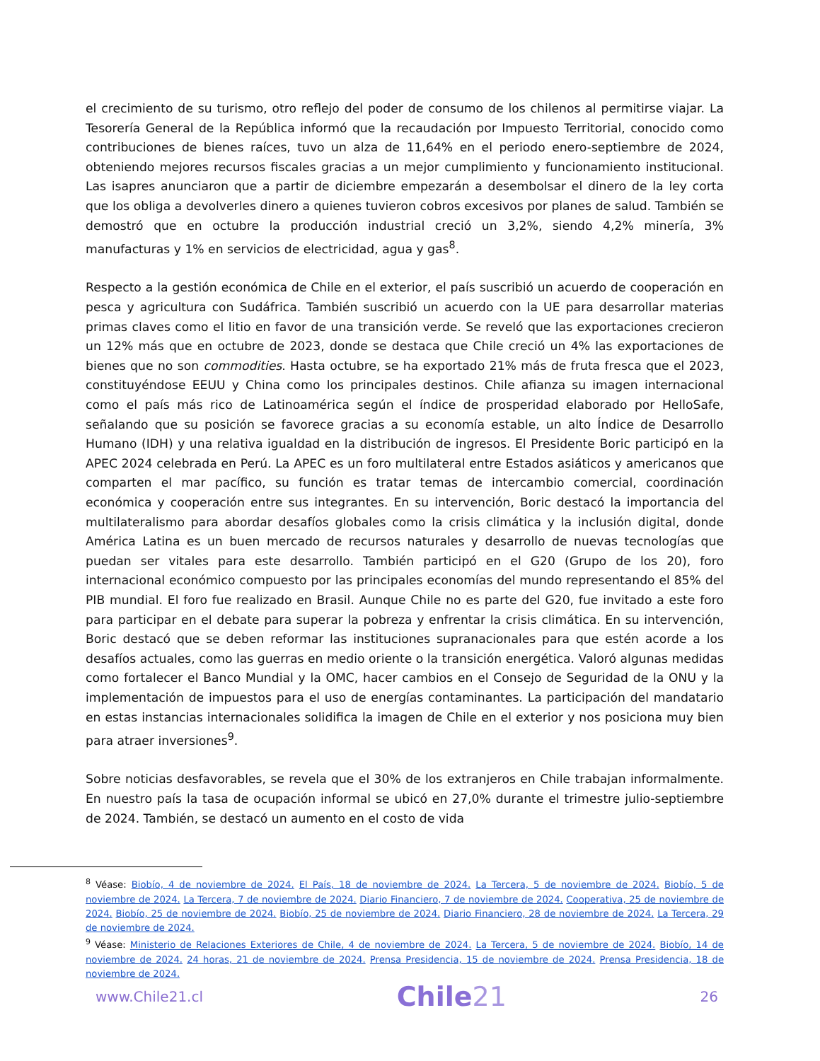el crecimiento de su turismo, otro reflejo del poder de consumo de los chilenos al permitirse viajar. La Tesorería General de la República informó que la recaudación por Impuesto Territorial, conocido como contribuciones de bienes raíces, tuvo un alza de 11,64% en el periodo enero-septiembre de 2024, obteniendo mejores recursos fiscales gracias a un mejor cumplimiento y funcionamiento institucional. Las isapres anunciaron que a partir de diciembre empezarán a desembolsar el dinero de la ley corta que los obliga a devolverles dinero a quienes tuvieron cobros excesivos por planes de salud. También se demostró que en octubre la producción industrial creció un 3,2%, siendo 4,2% minería, 3% manufacturas y 1% en servicios de electricidad, agua y gas<sup>8</sup>.
Respecto a la gestión económica de Chile en el exterior, el país suscribió un acuerdo de cooperación en pesca y agricultura con Sudáfrica. También suscribió un acuerdo con la UE para desarrollar materias primas claves como el litio en favor de una transición verde. Se reveló que las exportaciones crecieron un 12% más que en octubre de 2023, donde se destaca que Chile creció un 4% las exportaciones de bienes que no son commodities. Hasta octubre, se ha exportado 21% más de fruta fresca que el 2023, constituyéndose EEUU y China como los principales destinos. Chile afianza su imagen internacional como el país más rico de Latinoamérica según el índice de prosperidad elaborado por HelloSafe, señalando que su posición se favorece gracias a su economía estable, un alto Índice de Desarrollo Humano (IDH) y una relativa igualdad en la distribución de ingresos. El Presidente Boric participó en la APEC 2024 celebrada en Perú. La APEC es un foro multilateral entre Estados asiáticos y americanos que comparten el mar pacífico, su función es tratar temas de intercambio comercial, coordinación económica y cooperación entre sus integrantes. En su intervención, Boric destacó la importancia del multilateralismo para abordar desafíos globales como la crisis climática y la inclusión digital, donde América Latina es un buen mercado de recursos naturales y desarrollo de nuevas tecnologías que puedan ser vitales para este desarrollo. También participó en el G20 (Grupo de los 20), foro internacional económico compuesto por las principales economías del mundo representando el 85% del PIB mundial. El foro fue realizado en Brasil. Aunque Chile no es parte del G20, fue invitado a este foro para participar en el debate para superar la pobreza y enfrentar la crisis climática. En su intervención, Boric destacó que se deben reformar las instituciones supranacionales para que estén acorde a los desafíos actuales, como las guerras en medio oriente o la transición energética. Valoró algunas medidas como fortalecer el Banco Mundial y la OMC, hacer cambios en el Consejo de Seguridad de la ONU y la implementación de impuestos para el uso de energías contaminantes. La participación del mandatario en estas instancias internacionales solidifica la imagen de Chile en el exterior y nos posiciona muy bien para atraer inversiones<sup>9</sup>.
Sobre noticias desfavorables, se revela que el 30% de los extranjeros en Chile trabajan informalmente. En nuestro país la tasa de ocupación informal se ubicó en 27,0% durante el trimestre julio-septiembre de 2024. También, se destacó un aumento en el costo de vida
<sup>8</sup> Véase: Biobío, 4 de noviembre de 2024. El País, 18 de noviembre de 2024. La Tercera, 5 de noviembre de 2024. Biobío, 5 de noviembre de 2024. La Tercera, 7 de noviembre de 2024. Diario Financiero, 7 de noviembre de 2024. Cooperativa, 25 de noviembre de 2024. Biobío, 25 de noviembre de 2024. Biobío, 25 de noviembre de 2024. Diario Financiero, 28 de noviembre de 2024. La Tercera, 29 de noviembre de 2024.
<sup>9</sup> Véase: Ministerio de Relaciones Exteriores de Chile, 4 de noviembre de 2024. La Tercera, 5 de noviembre de 2024. Biobío, 14 de noviembre de 2024. 24 horas, 21 de noviembre de 2024. Prensa Presidencia, 15 de noviembre de 2024. Prensa Presidencia, 18 de noviembre de 2024.
www.Chile21.cl
Chile21
26